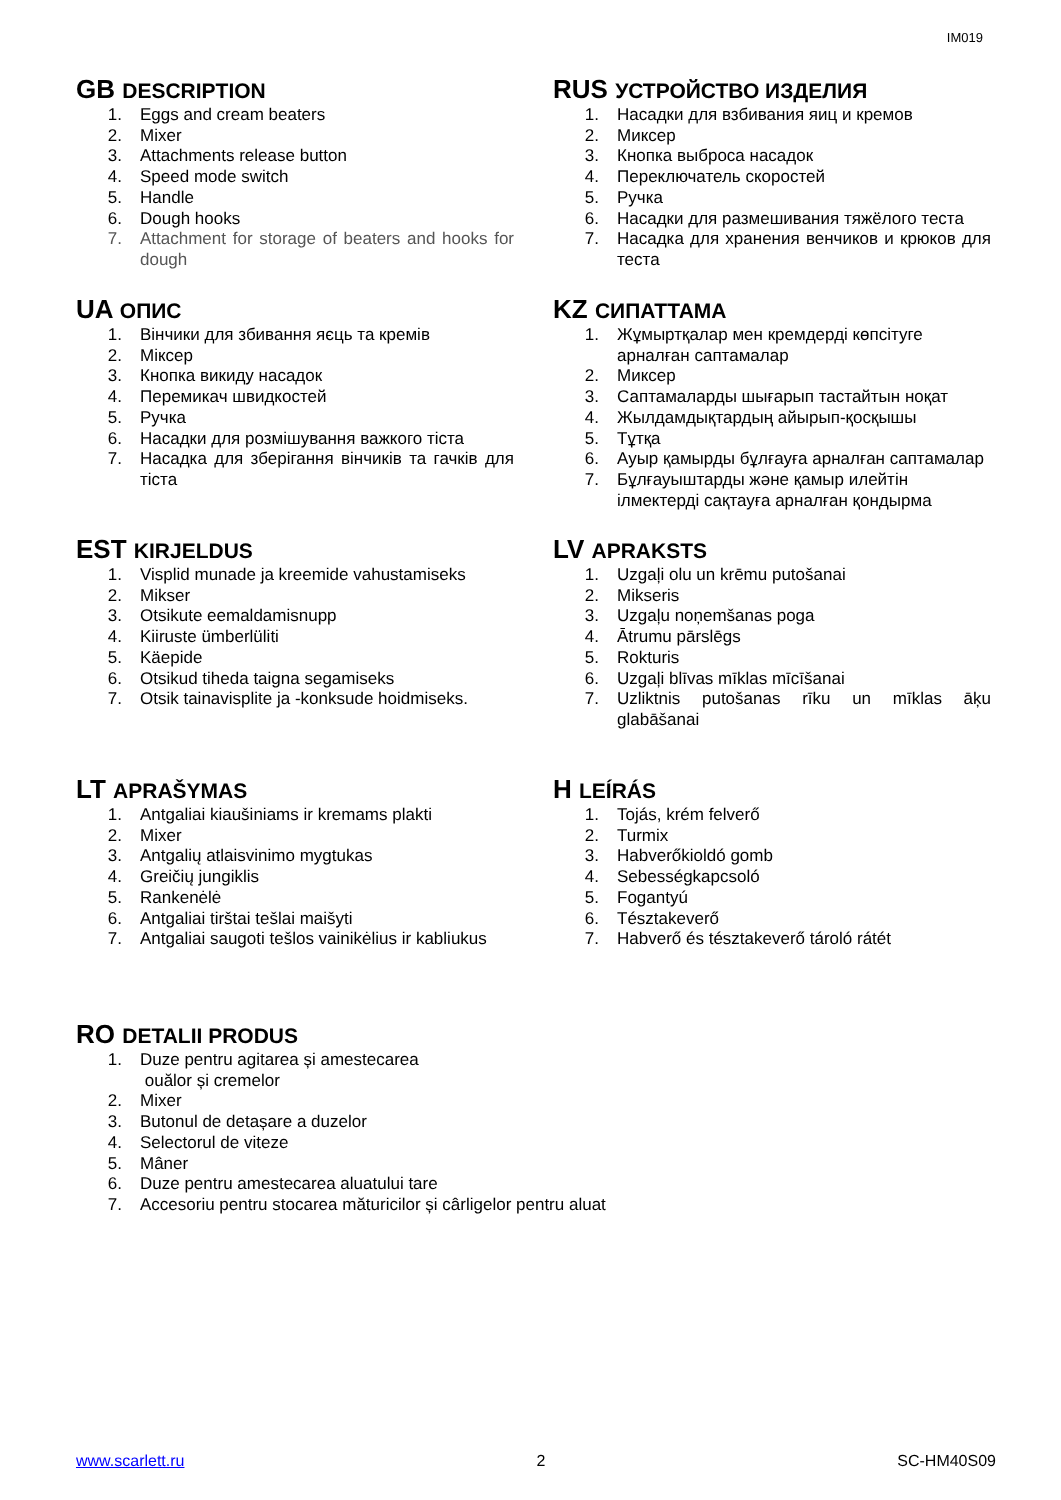IM019
GB DESCRIPTION
1. Eggs and cream beaters
2. Mixer
3. Attachments release button
4. Speed mode switch
5. Handle
6. Dough hooks
7. Attachment for storage of beaters and hooks for dough
RUS УСТРОЙСТВО ИЗДЕЛИЯ
1. Насадки для взбивания яиц и кремов
2. Миксер
3. Кнопка выброса насадок
4. Переключатель скоростей
5. Ручка
6. Насадки для размешивания тяжёлого теста
7. Насадка для хранения венчиков и крюков для теста
UA ОПИС
1. Вінчики для збивання яєць та кремів
2. Міксер
3. Кнопка викиду насадок
4. Перемикач швидкостей
5. Ручка
6. Насадки для розмішування важкого тіста
7. Насадка для зберігання вінчиків та гачків для тіста
KZ СИПАТТАМА
1. Жұмыртқалар мен кремдерді көпсітуге арналған саптамалар
2. Миксер
3. Саптамаларды шығарып тастайтын ноқат
4. Жылдамдықтардың айырып-қосқышы
5. Тұтқа
6. Ауыр қамырды бұлғауға арналған саптамалар
7. Бұлғауыштарды және қамыр илейтін ілмектерді сақтауға арналған қондырма
EST KIRJELDUS
1. Visplid munade ja kreemide vahustamiseks
2. Mikser
3. Otsikute eemaldamisnupp
4. Kiiruste ümberlüliti
5. Käepide
6. Otsikud tiheda taigna segamiseks
7. Otsik tainavisplite ja -konksude hoidmiseks.
LV APRAKSTS
1. Uzgaļi olu un krēmu putošanai
2. Mikseris
3. Uzgaļu noņemšanas poga
4. Ātrumu pārslēgs
5. Rokturis
6. Uzgaļi blīvas mīklas mīcīšanai
7. Uzliktnis putošanas rīku un mīklas āķu glabāšanai
LT APRAŠYMAS
1. Antgaliai kiaušiniams ir kremams plakti
2. Mixer
3. Antgalių atlaisvinimo mygtukas
4. Greičių jungiklis
5. Rankenėlė
6. Antgaliai tirštai tešlai maišyti
7. Antgaliai saugoti tešlos vainikėlius ir kabliukus
H LEÍRÁS
1. Tojás, krém felverő
2. Turmix
3. Habverőkioldó gomb
4. Sebességkapcsoló
5. Fogantyú
6. Tésztakeverő
7. Habverő és tésztakeverő tároló rátét
RO DETALII PRODUS
1. Duze pentru agitarea și amestecarea
ouălor și cremelor
2. Mixer
3. Butonul de detașare a duzelor
4. Selectorul de viteze
5. Mâner
6. Duze pentru amestecarea aluatului tare
7. Accesoriu pentru stocarea măturicilor și cârligelor pentru aluat
www.scarlett.ru 2 SC-HM40S09